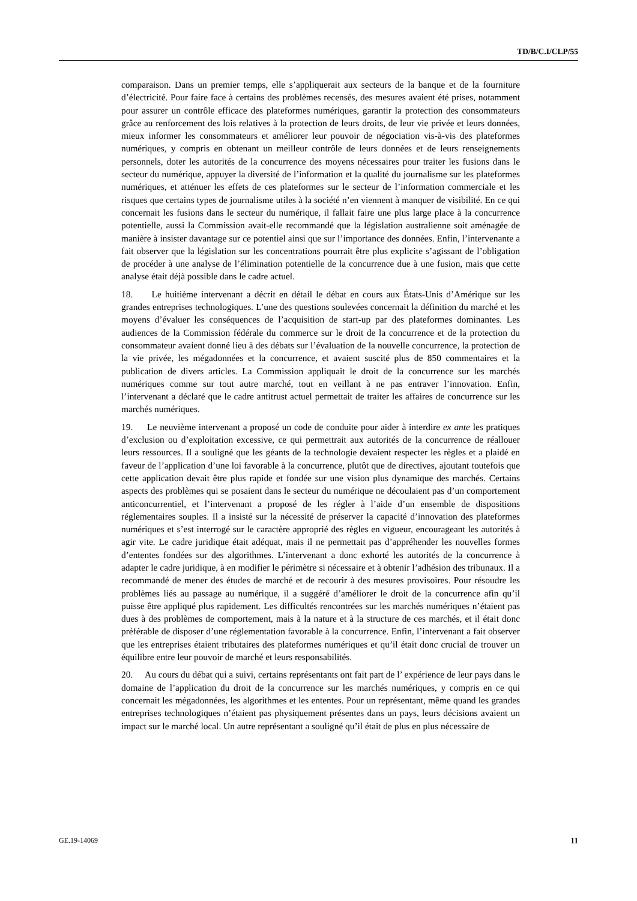TD/B/C.I/CLP/55
comparaison. Dans un premier temps, elle s’appliquerait aux secteurs de la banque et de la fourniture d’électricité. Pour faire face à certains des problèmes recensés, des mesures avaient été prises, notamment pour assurer un contrôle efficace des plateformes numériques, garantir la protection des consommateurs grâce au renforcement des lois relatives à la protection de leurs droits, de leur vie privée et leurs données, mieux informer les consommateurs et améliorer leur pouvoir de négociation vis-à-vis des plateformes numériques, y compris en obtenant un meilleur contrôle de leurs données et de leurs renseignements personnels, doter les autorités de la concurrence des moyens nécessaires pour traiter les fusions dans le secteur du numérique, appuyer la diversité de l’information et la qualité du journalisme sur les plateformes numériques, et atténuer les effets de ces plateformes sur le secteur de l’information commerciale et les risques que certains types de journalisme utiles à la société n’en viennent à manquer de visibilité. En ce qui concernait les fusions dans le secteur du numérique, il fallait faire une plus large place à la concurrence potentielle, aussi la Commission avait-elle recommandé que la législation australienne soit aménagée de manière à insister davantage sur ce potentiel ainsi que sur l’importance des données. Enfin, l’intervenante a fait observer que la législation sur les concentrations pourrait être plus explicite s’agissant de l’obligation de procéder à une analyse de l’élimination potentielle de la concurrence due à une fusion, mais que cette analyse était déjà possible dans le cadre actuel.
18. Le huitième intervenant a décrit en détail le débat en cours aux États-Unis d’Amérique sur les grandes entreprises technologiques. L’une des questions soulevées concernait la définition du marché et les moyens d’évaluer les conséquences de l’acquisition de start-up par des plateformes dominantes. Les audiences de la Commission fédérale du commerce sur le droit de la concurrence et de la protection du consommateur avaient donné lieu à des débats sur l’évaluation de la nouvelle concurrence, la protection de la vie privée, les mégadonnées et la concurrence, et avaient suscité plus de 850 commentaires et la publication de divers articles. La Commission appliquait le droit de la concurrence sur les marchés numériques comme sur tout autre marché, tout en veillant à ne pas entraver l’innovation. Enfin, l’intervenant a déclaré que le cadre antitrust actuel permettait de traiter les affaires de concurrence sur les marchés numériques.
19. Le neuvième intervenant a proposé un code de conduite pour aider à interdire ex ante les pratiques d’exclusion ou d’exploitation excessive, ce qui permettrait aux autorités de la concurrence de réallouer leurs ressources. Il a souligné que les géants de la technologie devaient respecter les règles et a plaidé en faveur de l’application d’une loi favorable à la concurrence, plutôt que de directives, ajoutant toutefois que cette application devait être plus rapide et fondée sur une vision plus dynamique des marchés. Certains aspects des problèmes qui se posaient dans le secteur du numérique ne découlaient pas d’un comportement anticoncurrentiel, et l’intervenant a proposé de les régler à l’aide d’un ensemble de dispositions réglementaires souples. Il a insisté sur la nécessité de préserver la capacité d’innovation des plateformes numériques et s’est interrogé sur le caractère approprié des règles en vigueur, encourageant les autorités à agir vite. Le cadre juridique était adéquat, mais il ne permettait pas d’appréhender les nouvelles formes d’ententes fondées sur des algorithmes. L’intervenant a donc exhorté les autorités de la concurrence à adapter le cadre juridique, à en modifier le périmètre si nécessaire et à obtenir l’adhésion des tribunaux. Il a recommandé de mener des études de marché et de recourir à des mesures provisoires. Pour résoudre les problèmes liés au passage au numérique, il a suggéré d’améliorer le droit de la concurrence afin qu’il puisse être appliqué plus rapidement. Les difficultés rencontrées sur les marchés numériques n’étaient pas dues à des problèmes de comportement, mais à la nature et à la structure de ces marchés, et il était donc préférable de disposer d’une réglementation favorable à la concurrence. Enfin, l’intervenant a fait observer que les entreprises étaient tributaires des plateformes numériques et qu’il était donc crucial de trouver un équilibre entre leur pouvoir de marché et leurs responsabilités.
20. Au cours du débat qui a suivi, certains représentants ont fait part de l’ expérience de leur pays dans le domaine de l’application du droit de la concurrence sur les marchés numériques, y compris en ce qui concernait les mégadonnées, les algorithmes et les ententes. Pour un représentant, même quand les grandes entreprises technologiques n’étaient pas physiquement présentes dans un pays, leurs décisions avaient un impact sur le marché local. Un autre représentant a souligné qu’il était de plus en plus nécessaire de
GE.19-14069 11